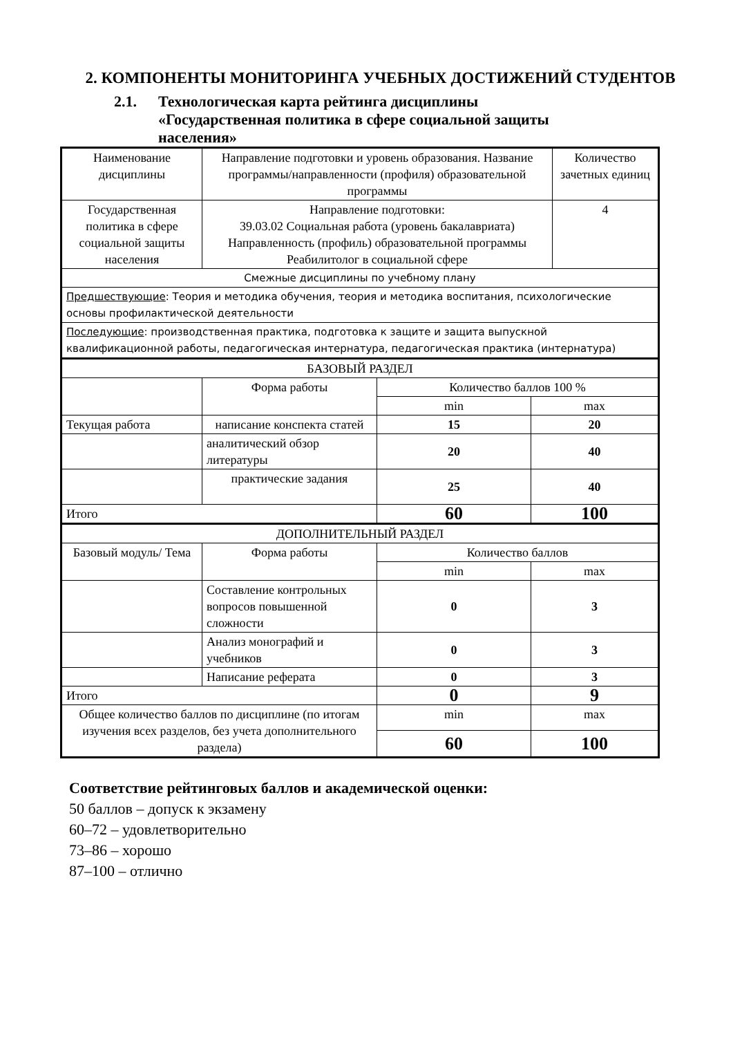2. КОМПОНЕНТЫ МОНИТОРИНГА УЧЕБНЫХ ДОСТИЖЕНИЙ СТУДЕНТОВ
2.1. Технологическая карта рейтинга дисциплины
«Государственная политика в сфере социальной защиты
населения»
| Наименование дисциплины | Направление подготовки и уровень образования. Название программы/направленности (профиля) образовательной программы | | | Количество зачетных единиц |
| Государственная политика в сфере социальной защиты населения | Направление подготовки: 39.03.02 Социальная работа (уровень бакалавриата) Направленность (профиль) образовательной программы Реабилитолог в социальной сфере | | | 4 |
| Смежные дисциплины по учебному плану | | | | |
| Предшествующие : Теория и методика обучения, теория и методика воспитания, психологические основы профилактической деятельности | | | | |
| Последующие : производственная практика, подготовка к защите и защита выпускной квалификационной работы, педагогическая интернатура, педагогическая практика (интернатура) | | | | |
| БАЗОВЫЙ РАЗДЕЛ | | | | |
| | Форма работы | Количество баллов 100 % | | |
| | | min | max | |
| Текущая работа | написание конспекта статей | 15 | 20 | |
| | аналитический обзор литературы | 20 | 40 | |
| | практические задания | 25 | 40 | |
| Итого | | 60 | 100 | |
| ДОПОЛНИТЕЛЬНЫЙ РАЗДЕЛ | | | | |
| Базовый модуль/ Тема | Форма работы | Количество баллов | | |
| | | min | max | |
| | Составление контрольных вопросов повышенной сложности | 0 | 3 | |
| | Анализ монографий и учебников | 0 | 3 | |
| | Написание реферата | 0 | 3 | |
| Итого | | 0 | 9 | |
| Общее количество баллов по дисциплине (по итогам изучения всех разделов, без учета дополнительного раздела) | | min | max | |
| | | 60 | 100 | |
Соответствие рейтинговых баллов и академической оценки:
50 баллов – допуск к экзамену
60–72 – удовлетворительно
73–86 – хорошо
87–100 – отлично